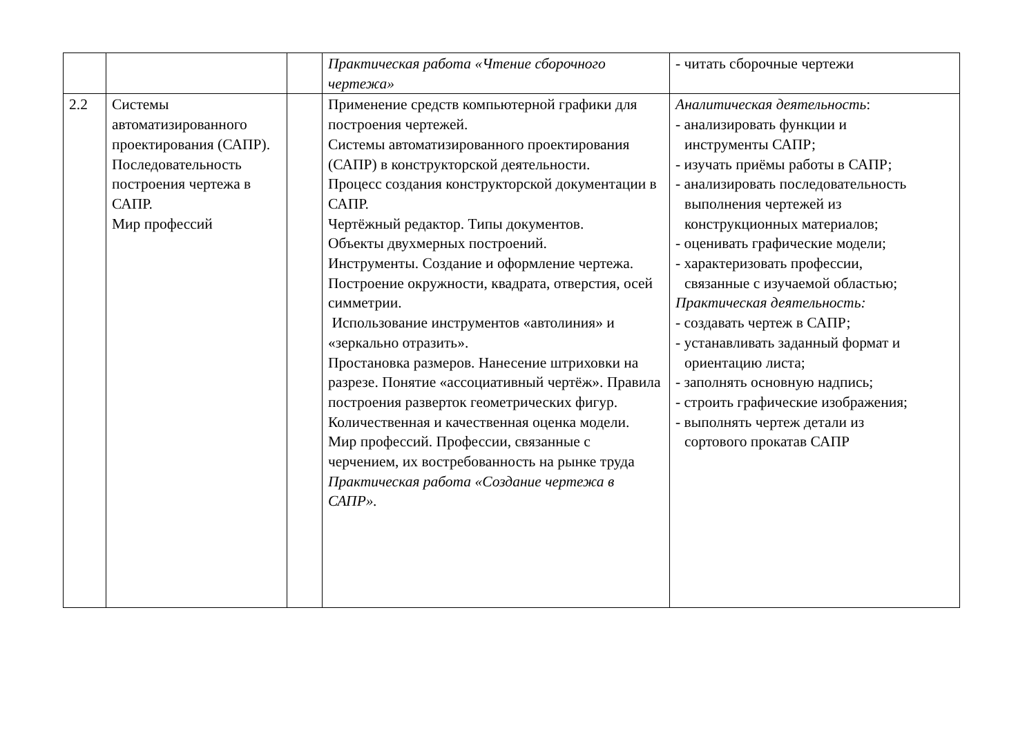| | | | Практическая работа «Чтение сборочного чертежа» | - читать сборочные чертежи |
| 2.2 | Системы автоматизированного проектирования (САПР). Последовательность построения чертежа в САПР. Мир профессий | | Применение средств компьютерной графики для построения чертежей. Системы автоматизированного проектирования (САПР) в конструкторской деятельности. Процесс создания конструкторской документации в САПР. Чертёжный редактор. Типы документов. Объекты двухмерных построений. Инструменты. Создание и оформление чертежа. Построение окружности, квадрата, отверстия, осей симметрии. Использование инструментов «автолиния» и «зеркально отразить». Простановка размеров. Нанесение штриховки на разрезе. Понятие «ассоциативный чертёж». Правила построения разверток геометрических фигур. Количественная и качественная оценка модели. Мир профессий. Профессии, связанные с черчением, их востребованность на рынке труда Практическая работа «Создание чертежа в САПР». | Аналитическая деятельность : - анализировать функции и инструменты САПР; - изучать приёмы работы в САПР; - анализировать последовательность выполнения чертежей из конструкционных материалов; - оценивать графические модели; - характеризовать профессии, связанные с изучаемой областью; Практическая деятельность: - создавать чертеж в САПР; - устанавливать заданный формат и ориентацию листа; - заполнять основную надпись; - строить графические изображения; - выполнять чертеж детали из сортового прокатав САПР |